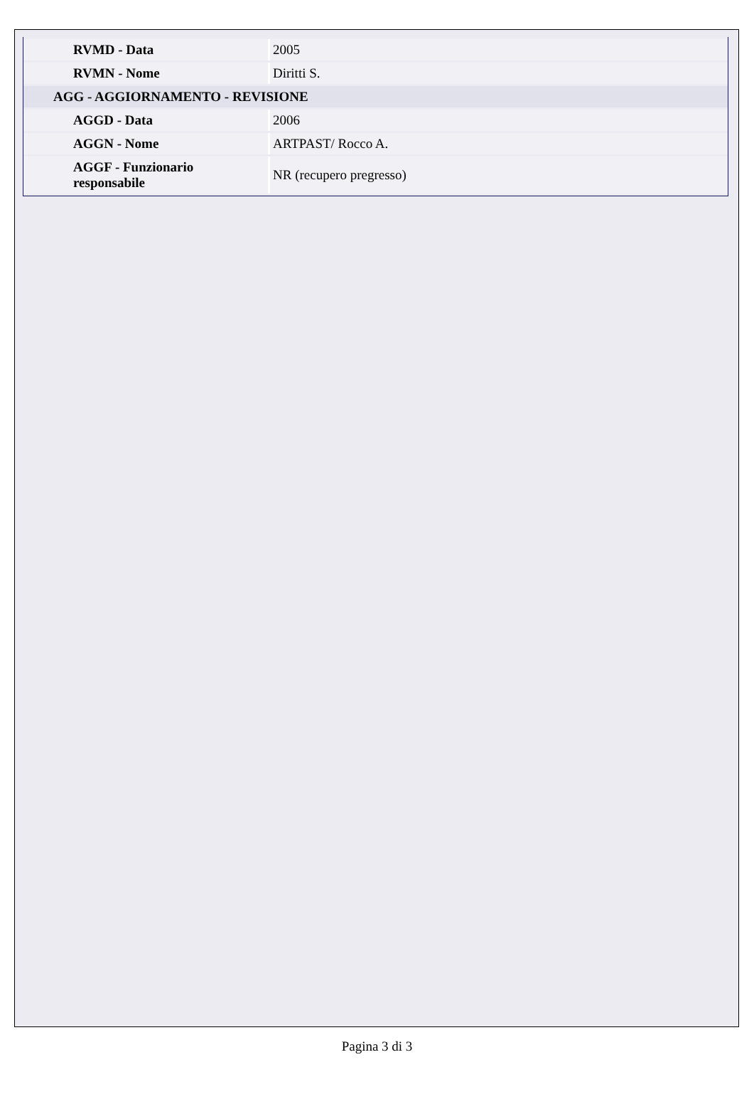| RVMD - Data | 2005 |
| RVMN - Nome | Diritti S. |
| AGG - AGGIORNAMENTO - REVISIONE | |
| AGGD - Data | 2006 |
| AGGN - Nome | ARTPAST/ Rocco A. |
| AGGF - Funzionario responsabile | NR (recupero pregresso) |
Pagina 3 di 3